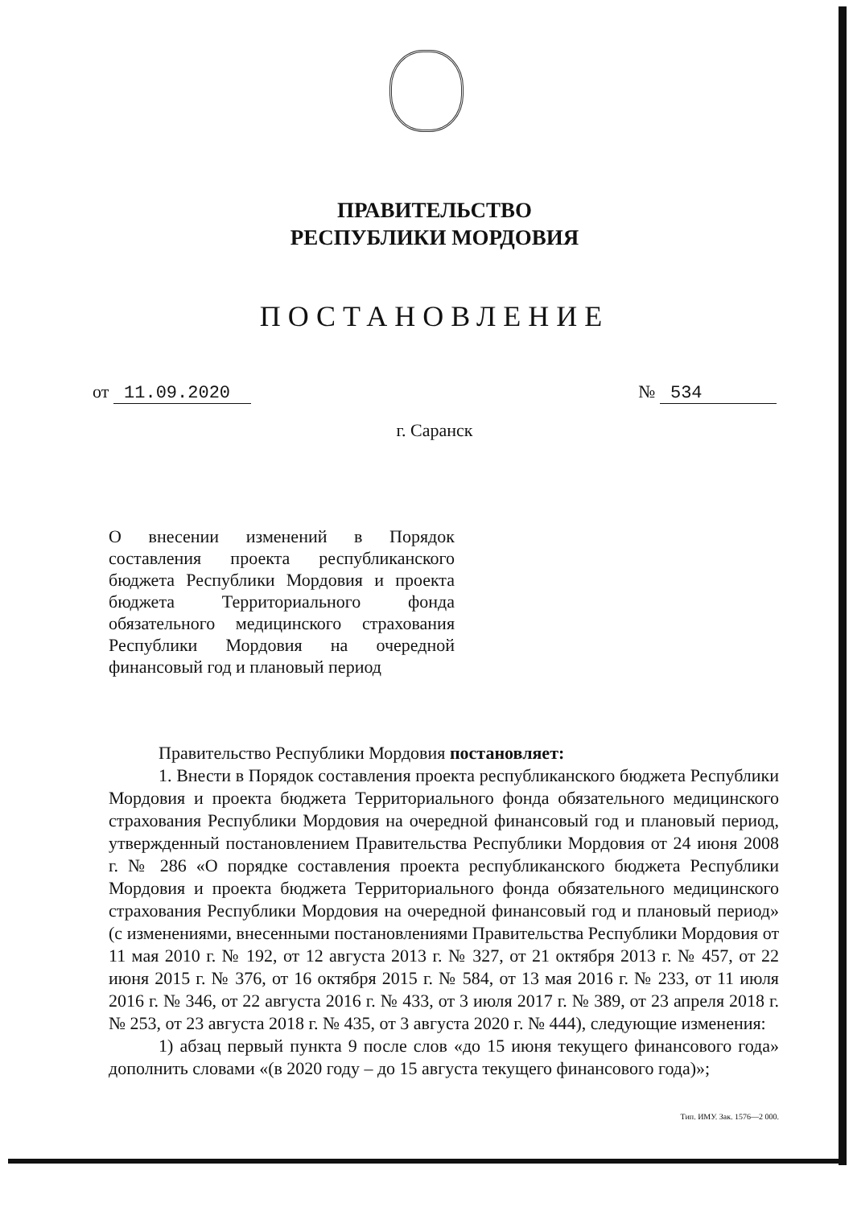ПРАВИТЕЛЬСТВО
РЕСПУБЛИКИ МОРДОВИЯ
ПОСТАНОВЛЕНИЕ
от 11.09.2020 № 534
г. Саранск
О внесении изменений в Порядок составления проекта республиканского бюджета Республики Мордовия и проекта бюджета Территориального фонда обязательного медицинского страхования Республики Мордовия на очередной финансовый год и плановый период
Правительство Республики Мордовия постановляет:
1. Внести в Порядок составления проекта республиканского бюджета Республики Мордовия и проекта бюджета Территориального фонда обязательного медицинского страхования Республики Мордовия на очередной финансовый год и плановый период, утвержденный постановлением Правительства Республики Мордовия от 24 июня 2008 г. № 286 «О порядке составления проекта республиканского бюджета Республики Мордовия и проекта бюджета Территориального фонда обязательного медицинского страхования Республики Мордовия на очередной финансовый год и плановый период» (с изменениями, внесенными постановлениями Правительства Республики Мордовия от 11 мая 2010 г. № 192, от 12 августа 2013 г. № 327, от 21 октября 2013 г. № 457, от 22 июня 2015 г. № 376, от 16 октября 2015 г. № 584, от 13 мая 2016 г. № 233, от 11 июля 2016 г. № 346, от 22 августа 2016 г. № 433, от 3 июля 2017 г. № 389, от 23 апреля 2018 г. № 253, от 23 августа 2018 г. № 435, от 3 августа 2020 г. № 444), следующие изменения:
1) абзац первый пункта 9 после слов «до 15 июня текущего финансового года» дополнить словами «(в 2020 году – до 15 августа текущего финансового года)»;
Тип. ИМУ. Зак. 1576—2 000.